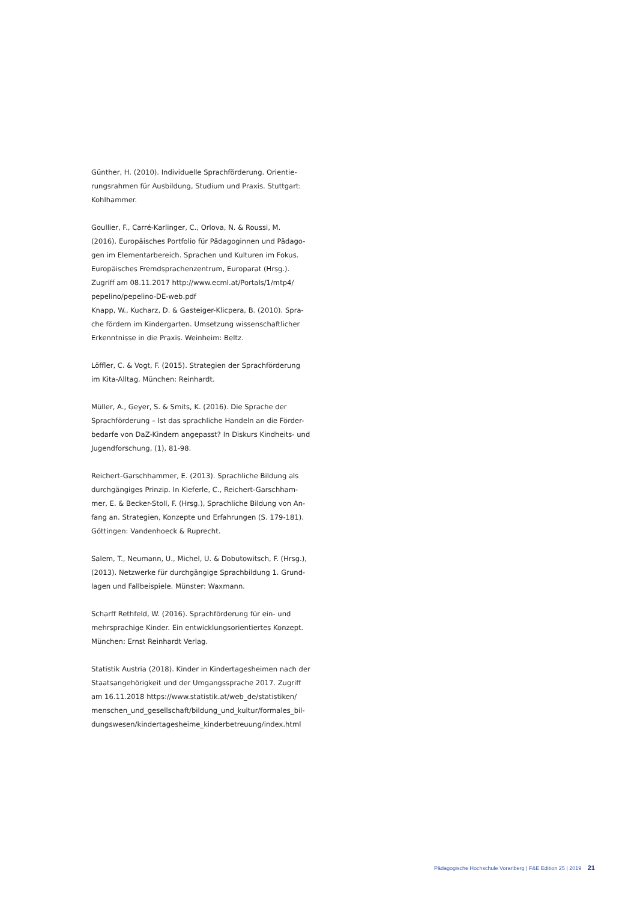Günther, H. (2010). Individuelle Sprachförderung. Orientie-
rungsrahmen für Ausbildung, Studium und Praxis. Stuttgart:
Kohlhammer.
Goullier, F., Carré-Karlinger, C., Orlova, N. & Roussi, M.
(2016). Europäisches Portfolio für Pädagoginnen und Pädago-
gen im Elementarbereich. Sprachen und Kulturen im Fokus.
Europäisches Fremdsprachenzentrum, Europarat (Hrsg.).
Zugriff am 08.11.2017 http://www.ecml.at/Portals/1/mtp4/
pepelino/pepelino-DE-web.pdf
Knapp, W., Kucharz, D. & Gasteiger-Klicpera, B. (2010). Spra-
che fördern im Kindergarten. Umsetzung wissenschaftlicher
Erkenntnisse in die Praxis. Weinheim: Beltz.
Löffler, C. & Vogt, F. (2015). Strategien der Sprachförderung
im Kita-Alltag. München: Reinhardt.
Müller, A., Geyer, S. & Smits, K. (2016). Die Sprache der
Sprachförderung – Ist das sprachliche Handeln an die Förder-
bedarfe von DaZ-Kindern angepasst? In Diskurs Kindheits- und
Jugendforschung, (1), 81-98.
Reichert-Garschhammer, E. (2013). Sprachliche Bildung als
durchgängiges Prinzip. In Kieferle, C., Reichert-Garschham-
mer, E. & Becker-Stoll, F. (Hrsg.), Sprachliche Bildung von An-
fang an. Strategien, Konzepte und Erfahrungen (S. 179-181).
Göttingen: Vandenhoeck & Ruprecht.
Salem, T., Neumann, U., Michel, U. & Dobutowitsch, F. (Hrsg.),
(2013). Netzwerke für durchgängige Sprachbildung 1. Grund-
lagen und Fallbeispiele. Münster: Waxmann.
Scharff Rethfeld, W. (2016). Sprachförderung für ein- und
mehrsprachige Kinder. Ein entwicklungsorientiertes Konzept.
München: Ernst Reinhardt Verlag.
Statistik Austria (2018). Kinder in Kindertagesheimen nach der
Staatsangehörigkeit und der Umgangssprache 2017. Zugriff
am 16.11.2018 https://www.statistik.at/web_de/statistiken/
menschen_und_gesellschaft/bildung_und_kultur/formales_bil-
dungswesen/kindertagesheime_kinderbetreuung/index.html
Pädagogische Hochschule Vorarlberg | F&E Edition 25 | 2019 21